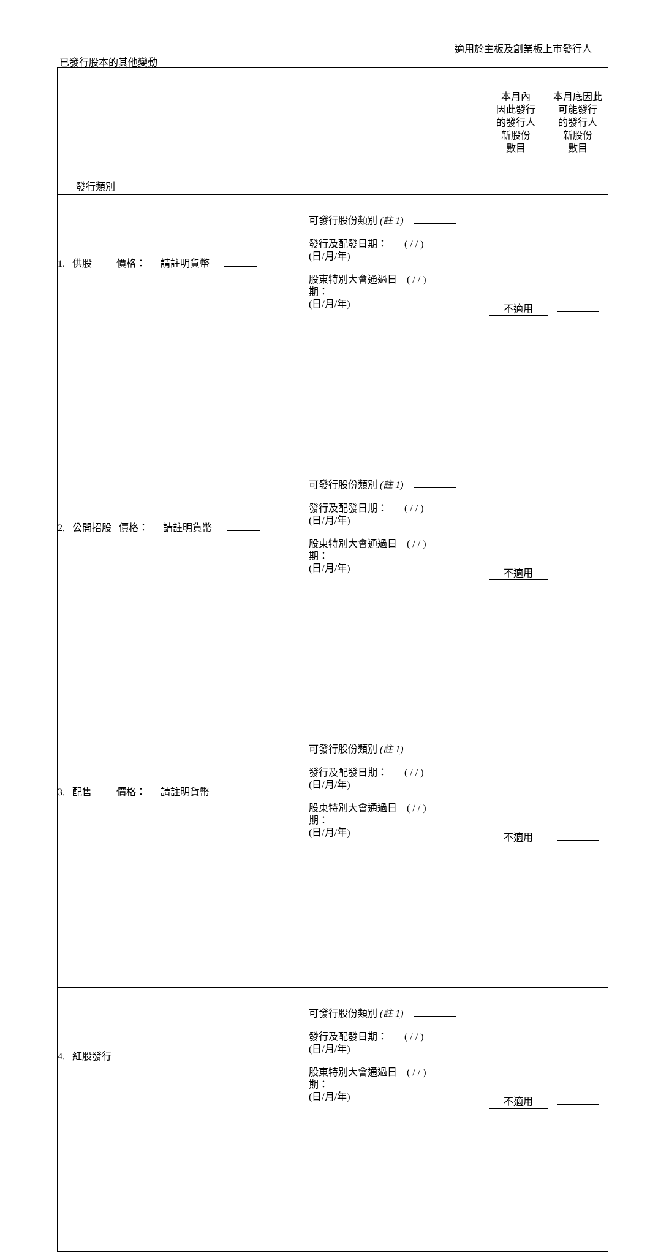適用於主板及創業板上市發行人
已發行股本的其他變動
| 發行類別 | 本月內 因此發行 的發行人 新股份 數目 | 本月底因此 可能發行 的發行人 新股份 數目 |
| 1. 供股 價格： 請註明貨幣 可發行股份類別 (註 1) 發行及配發日期： ( / / ) (日/月/年) 股東特別大會通過日 ( / / ) 期： (日/月/年) | 不適用 | |
| 2. 公開招股 價格： 請註明貨幣 可發行股份類別 (註 1) 發行及配發日期： ( / / ) (日/月/年) 股東特別大會通過日 ( / / ) 期： (日/月/年) | 不適用 | |
| 3. 配售 價格： 請註明貨幣 可發行股份類別 (註 1) 發行及配發日期： ( / / ) (日/月/年) 股東特別大會通過日 ( / / ) 期： (日/月/年) | 不適用 | |
| 4. 紅股發行 可發行股份類別 (註 1) 發行及配發日期： ( / / ) (日/月/年) 股東特別大會通過日 ( / / ) 期： (日/月/年) | 不適用 | |